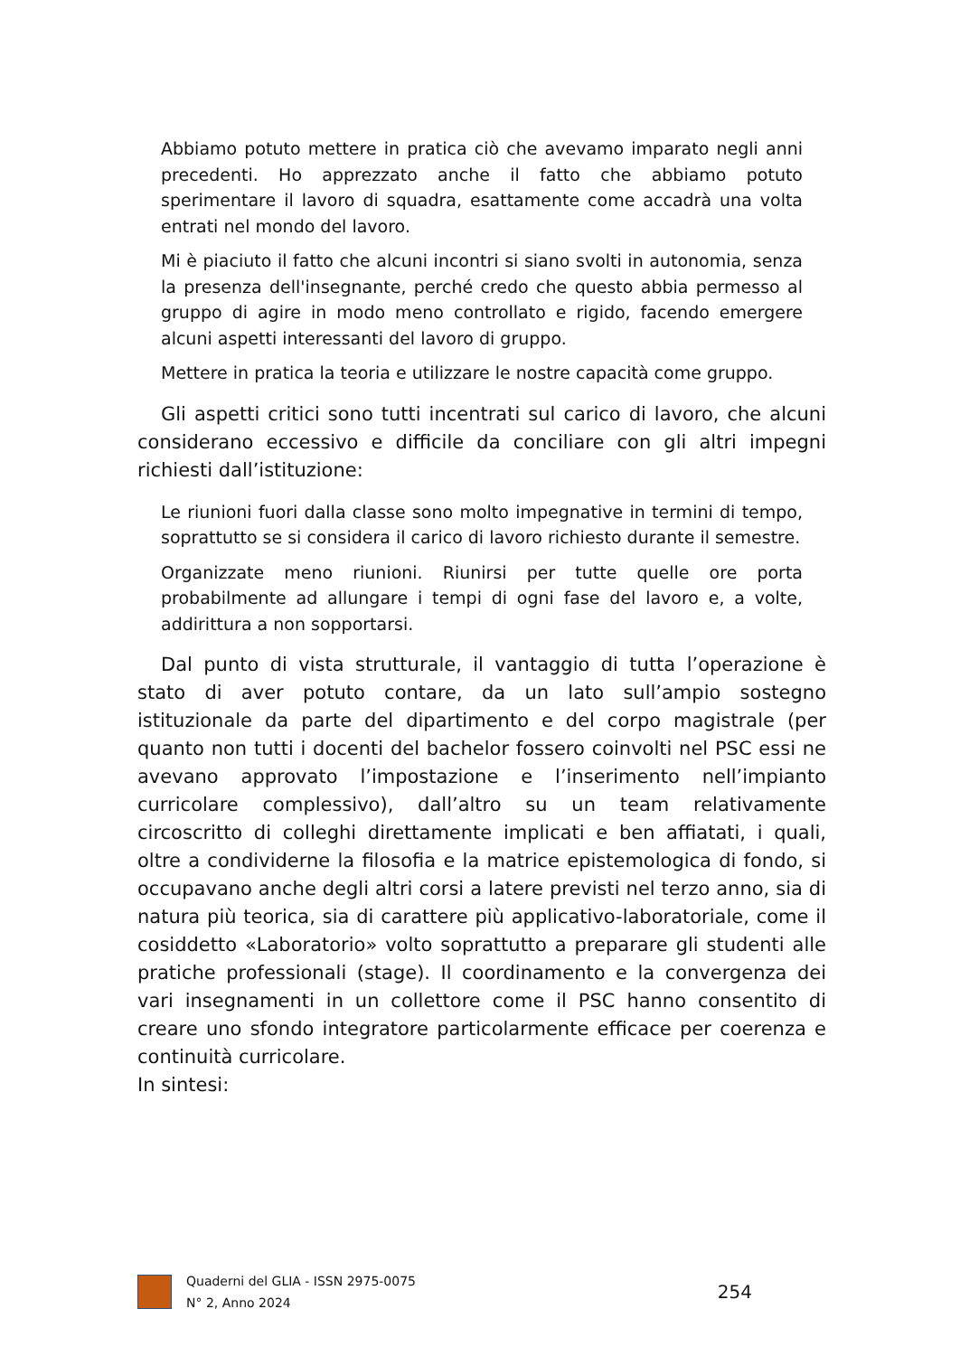Abbiamo potuto mettere in pratica ciò che avevamo imparato negli anni precedenti. Ho apprezzato anche il fatto che abbiamo potuto sperimentare il lavoro di squadra, esattamente come accadrà una volta entrati nel mondo del lavoro.
Mi è piaciuto il fatto che alcuni incontri si siano svolti in autonomia, senza la presenza dell'insegnante, perché credo che questo abbia permesso al gruppo di agire in modo meno controllato e rigido, facendo emergere alcuni aspetti interessanti del lavoro di gruppo.
Mettere in pratica la teoria e utilizzare le nostre capacità come gruppo.
Gli aspetti critici sono tutti incentrati sul carico di lavoro, che alcuni considerano eccessivo e difficile da conciliare con gli altri impegni richiesti dall’istituzione:
Le riunioni fuori dalla classe sono molto impegnative in termini di tempo, soprattutto se si considera il carico di lavoro richiesto durante il semestre.
Organizzate meno riunioni. Riunirsi per tutte quelle ore porta probabilmente ad allungare i tempi di ogni fase del lavoro e, a volte, addirittura a non sopportarsi.
Dal punto di vista strutturale, il vantaggio di tutta l’operazione è stato di aver potuto contare, da un lato sull’ampio sostegno istituzionale da parte del dipartimento e del corpo magistrale (per quanto non tutti i docenti del bachelor fossero coinvolti nel PSC essi ne avevano approvato l’impostazione e l’inserimento nell’impianto curricolare complessivo), dall’altro su un team relativamente circoscritto di colleghi direttamente implicati e ben affiatati, i quali, oltre a condividerne la filosofia e la matrice epistemologica di fondo, si occupavano anche degli altri corsi a latere previsti nel terzo anno, sia di natura più teorica, sia di carattere più applicativo-laboratoriale, come il cosiddetto «Laboratorio» volto soprattutto a preparare gli studenti alle pratiche professionali (stage). Il coordinamento e la convergenza dei vari insegnamenti in un collettore come il PSC hanno consentito di creare uno sfondo integratore particolarmente efficace per coerenza e continuità curricolare.
In sintesi:
Quaderni del GLIA - ISSN 2975-0075
N° 2, Anno 2024
254